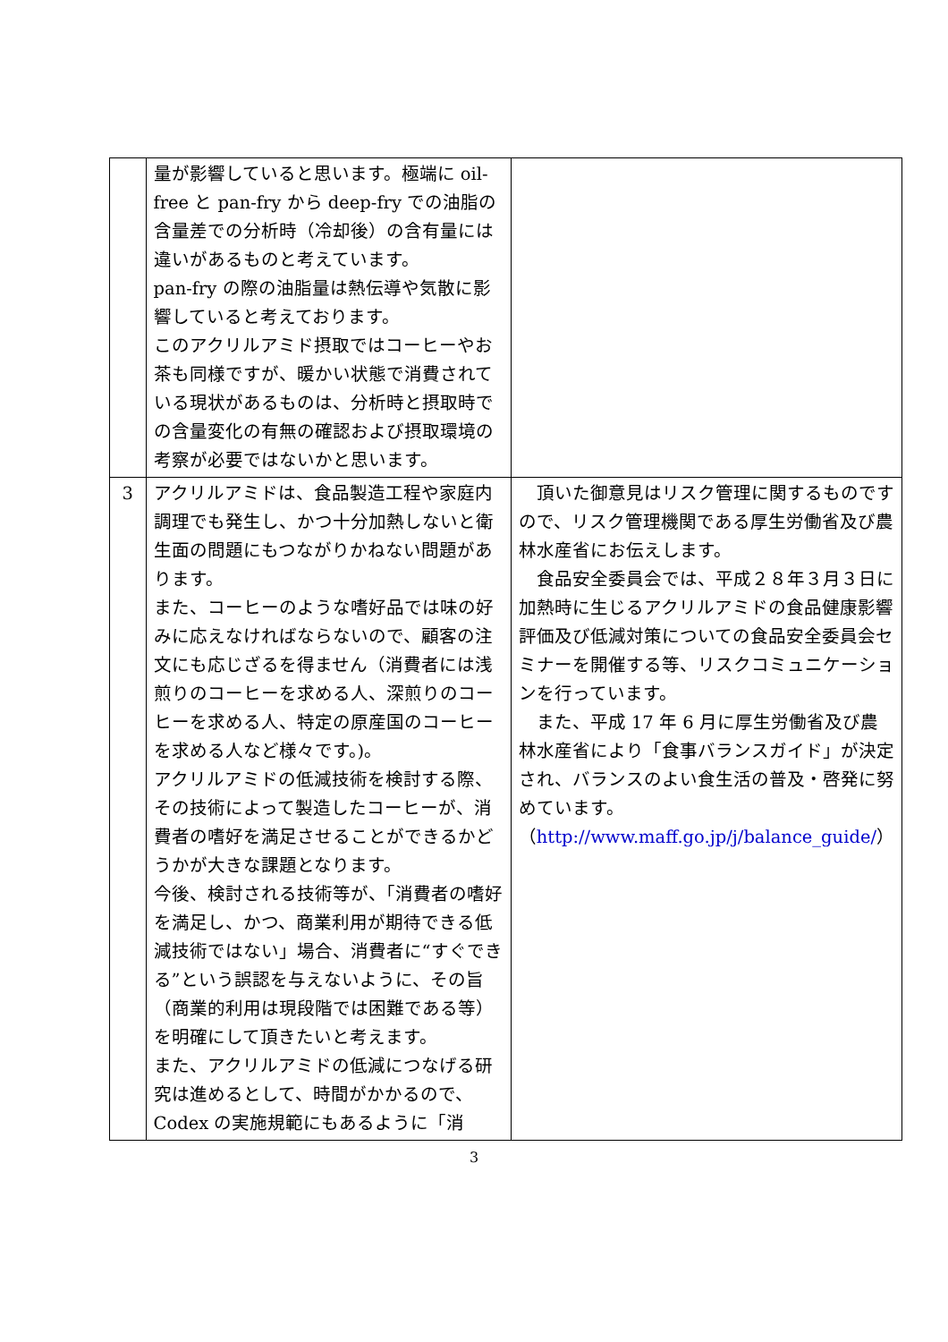| | 量が影響していると思います。極端に oil-free と pan-fry から deep-fry での油脂の含量差での分析時（冷却後）の含有量には違いがあるものと考えています。 pan-fry の際の油脂量は熱伝導や気散に影響していると考えております。 このアクリルアミド摂取ではコーヒーやお茶も同様ですが、暖かい状態で消費されている現状があるものは、分析時と摂取時での含量変化の有無の確認および摂取環境の考察が必要ではないかと思います。 | |
| 3 | アクリルアミドは、食品製造工程や家庭内調理でも発生し、かつ十分加熱しないと衛生面の問題にもつながりかねない問題があります。 また、コーヒーのような嗜好品では味の好みに応えなければならないので、顧客の注文にも応じざるを得ません（消費者には浅煎りのコーヒーを求める人、深煎りのコーヒーを求める人、特定の原産国のコーヒーを求める人など様々です。)。 アクリルアミドの低減技術を検討する際、その技術によって製造したコーヒーが、消費者の嗜好を満足させることができるかどうかが大きな課題となります。 今後、検討される技術等が、「消費者の嗜好を満足し、かつ、商業利用が期待できる低減技術ではない」場合、消費者に“すぐできる”という誤認を与えないように、その旨（商業的利用は現段階では困難である等）を明確にして頂きたいと考えます。 また、アクリルアミドの低減につなげる研究は進めるとして、時間がかかるので、Codex の実施規範にもあるように「消 | 頂いた御意見はリスク管理に関するものですので、リスク管理機関である厚生労働省及び農林水産省にお伝えします。 食品安全委員会では、平成２８年３月３日に加熱時に生じるアクリルアミドの食品健康影響評価及び低減対策についての食品安全委員会セミナーを開催する等、リスクコミュニケーションを行っています。 また、平成 17 年 6 月に厚生労働省及び農林水産省により「食事バランスガイド」が決定され、バランスのよい食生活の普及・啓発に努めています。 （ http://www.maff.go.jp/j/balance_guide/ ） |
3